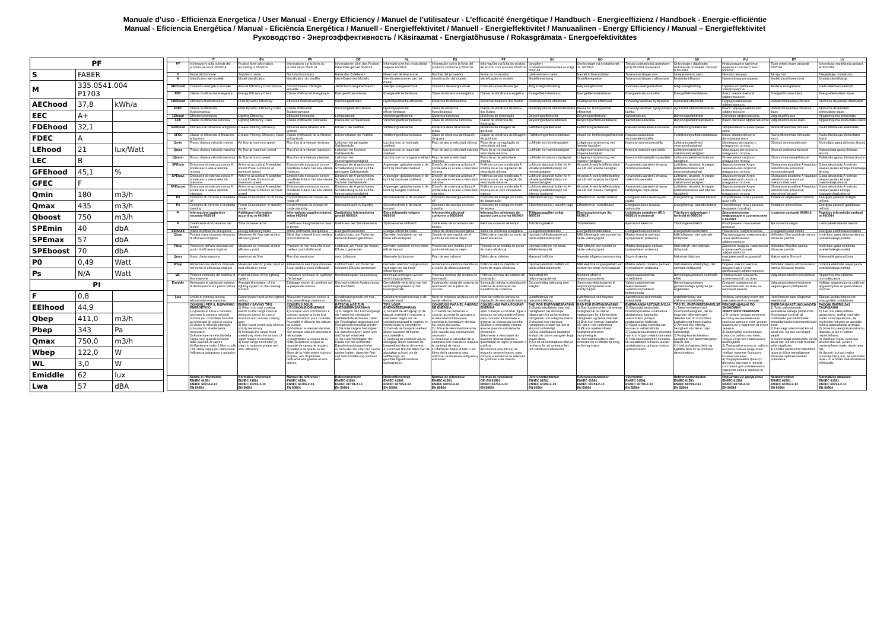Manuale d’uso - Efficienza Energetica / User Manual - Energy Efficiency / Manuel de l’utilisateur - L’efficacité énergétique / Handbuch - Energieeffizienz / Handboek - Energie-efficiëntie
Manual - Eficiencia Energética / Manual - Eficiência Energética / Manuell - Energieffektivitet / Manuell - Energieffektivitet / Manuaalinen - Energy Efficiency / Manual – Energieffektivitet
Руководство - Энергоэффективность / Käsiraamat - Energiatõhususe / Rokasgrāmata - Energoefektivitātes
| PF | | |
| --- | --- | --- |
| S | FABER | |
| M | 335.0541.004 P1703 | |
| AEChood | 37,8 | kWh/a |
| EEC | A+ | |
| FDEhood | 32,1 | |
| FDEC | A | |
| LEhood | 21 | lux/Watt |
| LEC | B | |
| GFEhood | 45,1 | % |
| GFEC | F | |
| Qmin | 180 | m3/h |
| Qmax | 435 | m3/h |
| Qboost | 750 | m3/h |
| SPEmin | 40 | dbA |
| SPEmax | 57 | dbA |
| SPEboost | 70 | dbA |
| P0 | 0,49 | Watt |
| Ps | N/A | Watt |
| PI | | |
| F | 0,8 | |
| EEIhood | 44,9 | |
| Qbep | 411,0 | m3/h |
| Pbep | 343 | Pa |
| Qmax | 750,0 | m3/h |
| Wbep | 122,0 | W |
| WL | 3,0 | W |
| Emiddle | 62 | lux |
| Lwa | 57 | dBA |
| | IT | EN | FR | DE | NL | ES | PT | SV | NO | FI | DK | RU | ET | LV |
| --- | --- | --- | --- | --- | --- | --- | --- | --- | --- | --- | --- | --- | --- | --- |
| PF | Informazioni sulla scheda del prodotto secondo 65/2014 | Product fiche information, according to 65/2014 | Informations sur la fiche du produit selon 65/2014 | Informationen über das Produkt-Datenblatt gemäß 65/2014 | Informatie over het productblad volgens 65/2014 | Información sobre la ficha del producto conforme a 65/2014 | Informações na ficha do produto de acordo com a norma 65/2014 | Uppgifter i produktinformationsblad et enligt 65/2014 | Opplysninger på produktkortet iht. 65/2014 | Tietoja tuotetiedoista asetuksen (EU) 65/2014 mukaisesti | Oplysninger i databladet vedrørende produktet i henhold til 65/2014 | Информация в карточке изделия в соответствии с 65/2014 | Toote etiketi teave vastavalt 65/2014 | Informācija marķējumā saskaņā ar 65/2014 |
| S | Nome del fornitore | Supplier's name | Nom du fournisseur | Name des Zulieferers | Naam van de leverancier | Nombre del proveedor | Nome do fornecedor | Leverantörens namn | Navnet til leverandøren | Tavarantoimittajan nimi | Leverandørens navn | Имя поставщика | Tarnija nimi | Piegādātāja nosaukums |
| M | Identificativo del modello | Model identification | Identification du modèle | Ident-Daten des Modells | Identificatienummer van het model | Identificación del modelo | Identificação do modelo | Modellbeteckning | Modellbetegnelse | Tavarantoimittajan mallitunniste | Modelidentifikation | Идентификация модели | Mudeli identifitseerimine | Modeļa identifikācija |
| AEChood | Consumo energetico annuale | Annual Efficiency Consumption | Consommation d'énergie annuelle | Jährlicher Energieverbrauch | Jaarlijks energieverbruik | Consumo de energía anual | Consumo anual de energia | Årlig energiförbrukning | Årlig energiforbruk | Vuotuinen energiankulutus | Årligt energiforbrug | Годовое потребление электроэнергии | Aastane energiatarve | Gada efektīvais patēriņš |
| EEC | Classe di efficienza energetica | Energy Efficiency Class | Classe d'efficacité énergétique | Energieeffizienzklasse | Energie-efficiëntieklasse | Clase de eficiencia energética | Classe de eficiência energética | Energieffektivitetsklass | Energieffektivitetsklasse | Energiatehokkuusluokka | Energieffektivitetsklasse | Класс энергетической эффективности | Energiatõhususe klass | Energoefektivitātes klase |
| FDEhood | Efficienza fluidodinamica | Fluid Dynamic Efficiency | Efficacité fluidodynamique | Strömungseffizienz | Hydrodynamische efficiëntie | Eficiencia fluidodinámica | Eficiência dinâmica dos fluidos | Flödesdynamisk effektivitet | Fluiddynamisk effektivitet | Virtausdynaaminen hyötysuhde | Hydraulisk effektivitet | Гидродинамическая эффективность | Vedelikudünaamika tõhusus | Šķidruma dinamiskā efektivitāte |
| FDEC | Classe di efficienza fluidodinamica | Fluid Dynamic Efficiency Class | Classe d'efficacité fluidodynamique | Strömungseffizienzklasse | Hydrodynamische efficiëntieklasse | Clase de eficiencia fluidodinámica | Classe de eficiência dinâmica dos fluidos | Flödesdynamisk effektivitetsklass | Klasse for fluiddynamisk effektivitet | Virtausdynaamisen hyötysuhteen luokka | Hydraulisk effektivitetsklasse | Класс гидродинамической эффективности | Vedelikudünaamika tõhususe klass | Šķidruma dinamiskās efektivitātes klase |
| LEhood | Efficienza luminosa | Lighting Efficiency | Efficacité lumineuse | Lichtausbeute | Verlichtingsefficiëntie | Eficiencia luminosa | Eficiência de iluminação | Belysningseffektivitet | Belysningseffektivitet | Valotehokkuus | Belysningseffektivitet | Световая эффективность | Valgustustõhusus | Apgaismojuma efektivitāte |
| LEC | Classe di efficienza luminosa | Lighting Efficiency Class | Classe d'efficacité lumineuse | Klasse der Lichtausbeute | Verlichtingsefficiëntieklasse | Clase de eficiencia luminosa | Classe de eficiência de iluminação | Belysningseffektivitetsklass | Belysningseffektivitetsklasse | Valotehokkuusluokka | Belysningseffektivitetsklasse | Класс световой эффективности | Valgustustõhususe klass | Apgaismojuma efektivitātes klase |
| GFEhood | Efficienza di filtrazione antigrasso | Grease Filtering Efficiency | Efficacité de la filtration anti-graisse | Effizienz der Fettfilter | Vetfilteringsefficiëntie | Eficiencia de la filtración de grasa | Eficiência de filtragem de gorduras | Fettfiltreringseffektivitet | Fettfiltreringseffektivitet | Rasvansuodatuksen erotusaste | Fedtfiltreringseffektivitet | Эффективность фильтрации жира | Rasva filtreerimise tõhusus | Tauku filtrēšanas efektivitāte |
| GFEC | Classe di efficienza di filtrazione antigrasso | Grease Filtering Efficiency Class | Classe d'efficacité de la filtration anti-graisse | Effizienzklasse der Fettfilter | Vetfilteringsefficiëntieklasse | Clase de eficiencia de filtración de grasa | Classe de eficiência de filtragem de gorduras | Fettfiltreringseffektivitetsklass | Klasse for fettfiltreringseffektivitet | Rasvansuodatuksen erotusasteen luokka | Fedtfiltreringseffektivitetsklasse | Класс эффективности фильтрации жира | Rasva filtreerimise tõhususe klass | Tauku filtrēšanas efektivitātes klase |
| Qmin | Flusso d'aria a velocità minima | Air flow at minimum speed | Flux d'air à la vitesse minimum | Luftstrom bei geringster Gebläsestufe | Luchtstroom op minimale snelheid | Flujo de aire a velocidad mínima | Fluxo de ar na regulação de velocidade mínima | Luftflöde vid minimihastighet | Luftgjennomstrømming ved laveste hastighet | Ilmavirta miniminopeudella | Luftstrømsværdi ved minimumshastighed | Минимальная скорость воздушного потока | Õhuvool miinimumkiirusel | Minimālais gaisa plūsmas ātrums |
| Qmax | Flusso d'aria a velocità massima | Air flow at maximum speed | Flux d'air à la vitesse maximum | Luftstrom bei höchster Gebläsestufe | Luchtstroom op maximale snelheid | Flujo de aire a velocidad máxima | Fluxo de ar na regulação de velocidade máxima | Luftflöde vid maximihastighet | Luftgjennomstrømming ved høyeste hastighet | Ilmavirta maksiminopeudella | Luftstrømsværdi ved maksimumshastighed | Максимальная скорость воздушного потока | Õhuvool maksimumkiirusel | Maksimālais gaisa plūsmas ātrums |
| Qboost | Flusso d'aria a velocità intensiva | Air flow at boost speed | Flux d'air à la vitesse intensive | Luftstrom bei Intensivgeschwindigkeit | Luchtstroom op hoogste snelheid | Flujo de aire a velocidad intensiva | Fluxo de ar de velocidade intensa | Luftflöde vid intensiv hastighet | Luftgjennomstrømming ved intensiv hastighet | Ilmavirta kiihdytetyllä nopeudella | Luftstrømsværdi ved intensiv hastighed | Интенсивная скорость воздушного потока | Õhuvool intensiivsel kiirusel | Palielināts gaisa plūsmas ātrums |
| SPEmin | Emissione di potenza sonora A ponderata in aria a velocità minima | Airborne acoustical A-weighted sound Power Emission at minimum speed | Émission de puissance sonore pondérée A dans l'air à la vitesse minimum | Emission der A-gewichteten Schallleistung in der Luft bei geringster Gebläsestufe | A-gewogen geluidsemissie in de lucht bij minimale snelheid | Emisión de potencia acústica A ponderada en el aire a velocidad mínima | Potência sonora ponderada A emitida no ar na regulação de velocidade mínima | Luftburet akustiskt buller för A-viktade ljudeffektutsläpp vid minimihastighet | Akustisk A-veid lydeffektutslipp via luft ved laveste hastighet | A-painotettu ääniteho ilmassa miniminopeudella | Luftbåren, akustisk, A-vægtet lydeffektemission ved minimumshastighed | Звукоизлучение A при минимальной скорости воздушного потока | Õhukaudne akustiline A-kaalutud helivõimsuse emissioon miinimumkiirusel | Gaisa akustiskās A-svērtās skaņas jaudas emisija minimālajā ātrumā |
| SPEmax | Emissione di potenza sonora A ponderata in aria a velocità massima | Airborne acoustical A-weighted sound Power Emission at maximum speed | Émission de puissance sonore pondérée A dans l'air à la vitesse maximum | Emission der A-gewichteten Schallleistung in der Luft bei höchster Gebläsestufe | A-gewogen geluidsemissie in de lucht bij maximale snelheid | Emisión de potencia acústica A ponderada en el aire a velocidad máxima | Potência sonora ponderada A emitida no ar na regulação de velocidade máxima | Luftburet akustiskt buller för A-viktade ljudeffektutsläpp vid maximihastighet | Akustisk A-veid lydeffektutslipp via luft ved høyeste hastighet | A-painotettu ääniteho ilmassa maksiminopeudella | Luftbåren, akustisk, A-vægtet lydeffektemission ved maksimumshastighed | Звукоизлучение A при максимальной скорости воздушного потока | Õhukaudne akustiline A-kaalutud helivõimsuse emissioon maksimumkiirusel | Gaisa akustiskās A-svērtās skaņas jaudas emisija maksimālajā ātrumā |
| SPEboost | Emissione di potenza sonora A ponderata in aria a velocità intensiva | Airborne acoustical A-weighted sound Power Emission at boost speed | Émission de puissance sonore pondérée A dans l'air à la vitesse intensive | Emission der A-gewichteten Schallleistung in der Luft bei Intensivgeschwindigkeit | A-gewogen geluidsemissie in de lucht bij hoogste snelheid | Emisión de potencia acústica A ponderada en el aire a velocidad intensiva | Potência sonora ponderada A emitida no ar com velocidade intensa | Luftburet akustiskt buller för A-viktade ljudeffektutsläpp vid intensiv hastighet | Akustisk A-veid lydeffektutslipp via luft ved intensiv hastighet | A-painotettu ääniteho ilmassa kiihdytetyllä nopeudella | Luftbåren, akustisk, A-vægtet lydeffektemission ved intensiv hastighed | Звукоизлучение A при интенсивной скорости воздушного потока | Õhukaudne akustiline A-kaalutud helivõimsuse emissioon intensiivsel kiirusel | Gaisa akustiskās A-svērtās skaņas jaudas emisija paaugstinātajā ātrumā |
| P0 | Consumo di corrente in modalità off | Power Consumption in off mode | Consommation de courant en mode off | Stromverbrauch in Off | Stroomverbruik in de uit-stand | Consumo de energía en modo off | Consumo de energia no modo de desativação | Effektförbrukning i frånläge | Effektforbruk i avslått tilstand | Energiankulutus tavassa pois päältä | Energiforbrug i slukket tilstand | Потребление тока в режиме выкл (off) | Toitetarve väljalülitatud režiimis | Enerģijas patēriņš izslēgtā režīmā |
| Ps | Consumo di corrente in modalità standby | Power Consumption in standby mode | Consommation de courant en mode stand-by | Stromverbrauch in Standby | Stroomverbruik in de stand-bystand | Consumo de energía en modo standby | Consumo de energia no modo de espera | Effektförbrukning i standby-läge | Effektforbruk i hviletilstand | Energiankulutus tavassa valmiustila | Energiforbrug i standbytilstand | Потребление тока в режиме ожидания (standby) | Toitetarve ooterežiimis | Enerģijas patēriņš gaidīšanas režīmā |
| PI | Informazioni aggiuntive secondo 66/2014 | Additional information according to 66/2014 | Informations supplémentaires selon 66/2014 | Zusätzliche Informationen gemäß 66/2014 | Extra informatie volgens 66/2014 | Información adicional conforme a 66/20144 | Informações adicionais de acordo com a norma 66/2014 | Tilläggsuppgifter enligt 66/2014 | Ekstraopplysninger iht. 66/2014 | Lisätietoja asetuksen (EU) 66/2014 mukaisesti | Yderligere oplysninger i henhold til 66/2014 | Дополнительная информация в соответствии с 66/2014 | Lisateave vastavalt 66/2014 | Papildus informācija saskaņā ar 66/2014 |
| F | Coefficiente di incremento del tempo | Time increase factor | Coefficient d'augmentation dans le temps | Koeffizient des Zeitinkrements | Tijdstoenamecoëfficiënt | Coeficiente de incremento del tiempo | Fator de aumento de tempo | Tidsökningsfaktor | Tidsøkefaktor | Ajan korotuskerroin | Tidsforøgelsesfaktor | Коэффициент повышения времени | Aja suurendustegur | Laika palielināšanās faktors |
| EEIhood | Indice di efficienza energetica | Energy Efficiency Index | Indice d'efficacité énergétique | Energieeffizienzindex | Energie-efficiëntie-index | Índice de eficiencia energética | Índice de eficiência energética | Energieffektivitetsindex | Energieffektivitetsindeks | Energiatehokkuusindeksi | Energieffektivitetsindeks | Показатель энергетической | Energiatõhususe indeks | Enerģijas efektivitātes indekss |
| Qbep | Portata d'aria misurata nel punto di efficienza migliore | Measured Air flow rate at best efficiency point | Débit d'air mesuré à son meilleur point d'efficacité | Luftdurchsatz, am Punkt der besten Effizienz gemessen | Gemeten luchtdebiet op het beste-efficiëntiepunt | Caudal de aire medido en el punto de eficiencia mejor | Débito de ar medido no ponto de maior eficiência | Uppmätt luftflödesvärde vid bästa effektivitetspunkt | Målt luftmengde ved punktet for beste virkningsgrad | Mitattu ilmavirta parhaan hyötysuhteen pisteessä | Målt luftstrøm i det optimale driftspunkt | Расход воздуха, измеренный в точке наибольшей эффективности | Mõõdetud õhu vooluhulk parima tõhususe punktis | Izmērītais gaisa plūsmas ātrums visefektīvākajā punktā |
| Pbep | Pressione dell'aria misurata nel punto di efficienza migliore | Measured air pressure at best efficiency point | Pression de l'air mesurée à son meilleur point d'efficacité | Luftdruck, am Punkt der besten Effizienz gemessen | Gemeten luchtdruk op het beste-efficiëntiepunt | Presión de aire medido en el punto de eficiencia mejor | Pressão de ar medida no ponto de maior eficiência | Uppmätt lufttryck vid bästa effektivitetspunkt | Målt lufttrykk ved punktet for beste virkningsgrad | Mitattu ilmanpaine parhaan hyötysuhteen pisteessä | Målt lufttryk i det optimale driftspunkt | Давление воздуха, измеренное в точке наибольшей эффективности | Mõõdetud õhurõhk parima tõhususe punktis | Izmērītais gaisa spiediens visefektīvākajā punktā |
| Qmax | flusso d'aria massimo | maximum air flow | Flux d'air maximum | max. Luftstrom | Maximale luchtstroom | Flujo de aire máximo | Débito de ar máximo | Maximalt luftflöde | Høyeste luftgjennomstrømming | Suurin ilmavirta | Maksimal luftstrøm | максимальный воздушный поток | Maksimaalne õhuvool | Maksimālā gaisa plūsma |
| Wbep | Alimentazione elettrica misurata nel punto di efficienza migliore | Measured electric power input at best efficiency point | Alimentation électrique mesurée à son meilleur point d'efficacité | Luftdurchsatz, am Punkt der höchsten Effizienz gemessen | Gemeten elektrisch opgenomen vermogen op het beste-efficiëntiepunt | Alimentación eléctrica medida en el punto de eficiencia mejor | Potência elétrica medida no ponto de maior eficiência | Uppmätt elektrisk ineffekt vid bästa effektivitetspunkt | Målt elektrisk inngangseffekt ved punktet for beste virkningsgrad | Mitattu sähkön ottoteho parhaan hyötysuhteen pisteessä | Målt elektrisk effektoptag i det optimale driftspunkt | Подача электроэнергии, измеренная в точке наибольшей эффективности | Mõõdetud elektri võimsussisend parima tõhususe punktis | Izmērītā elektriskā ieejas jauda visefektīvākajā punktā |
| WL | Potenza nominale del sistema di illuminazione | Nominal power of the lighting system | Puissance nominale du système d'éclairage | Nennleistung der Beleuchtung | Nominaal vermogen van het verlichtingssysteem | Potencia nominal del sistema de iluminación | Potência nominal do sistema de iluminação | Märkeffekt för belysningssystemet | Nominell effekt til belysningssystemet | Valaistusjärjestelmän nimellisteho | Belysningssystemets nominelle effekt | Номинальная мощность осветительной системы | Valgustussüsteemi nimivõimsus | Apgaismojuma sistēmas nominālā jauda |
| Emiddle | Illuminazione media del sistema di illuminazione sul piano cottura | Average illumination of the lighting system on the cooking surface | Éclairage moyen du système sur la plaque de cuisson | Durchschnittliche Ausleuchtung des Kochfelds | Gemiddelde verlichting van het verlichtingssysteem op het kookoppervlak | Iluminación media del sistema de iluminación en el plano de cocción | Iluminação média produzida pelo sistema de iluminação na superfície de cozedura | Genomsnittlig belysning över kokytan | Gjennomsnittlig lysstyrke til belysningssystemet over komfyrtoppen | Valaistusjärjestelmän keskimääräinen valaistusvoimakkuus keittopinnalla | Belysningssystemets gennemsnitlige lysstyrke på kogefladen | Средняя освещенность осветительной системы на варочной панели | Valgustussüsteemi keskmine valgustugevus pliidiplaadil | Vidējais apgaismojuma sistēmas apgaismojums uz gatavošanas virsmas |
| Lwa | Livello di potenza sonora all'impostazione massima | Sound power level at the highest setting | Niveau de puissance sonore à son paramétrage maximum | Schallleistungsstufe bei max. Einstellung | Geluidsvermogensniveau in de hoogste stand | Nivel de potencia acústica con el ajuste máximo | Nível de potência sonora na regulação de velocidade máxima | Ljudeffektnivå vid maximiinställning | Lydeffektnivå ved høyeste innstilling | Äänitehotaso suurimmalla asetuksella | Lydeffektniveau ved maksimumsindstilling | Уровень звукоизлучения при максимальной установке | Helivõimsuse tase kõrgeimal seadistusel | Skaņas jaudas līmenis pie visaugstākā uzstādījuma |
| | CONSIGLI PER IL RISPARMIO ENERGETICO 1) Quando si inizia a cucinare, azionare la cappa a velocità minima per controllare l'umidità ed eliminare gli odori di cucina 2) Usare la velocità intensiva solo quando strettamente necessario 3) Aumentare la velocità della cappa solo quando richiesto dalla quantità di vapore 4) Mantenere pulito il filtro o puliti i filtri della cappa per ottimizzare l'efficienza antigrasso e antiodori. | ENERGY SAVING TIPS 1) When you start cooking, switch on the range hood at minimum speed, to control moisture and remove cooking odor 2) Use boost speed only when is strictly necessary 3) Increase the range hood speed only when the amount of vapor makes it necessary 4) Keep range hood filter (s) clean to optimize grease and odor efficiency . | CONSEILS POUR L'ÉCONOMIE D'ÉNERGIE 1) Lorsque vous commencez à cuisiner, activez la hotte à la vitesse minimum pour contrôler l'humidité et éliminer les odeurs de cuisine. 2) N'utilisez la vitesse intensive que lorsque cela est strictement nécessaire. 3) Augmentez la vitesse de la hotte seulement lorsque la quantité de vapeur le requiert. 4) Veillez à ce que le ou les filtres de la hotte soient toujours propres, afin d'optimiser l'efficacité anti-graisse et anti-odeurs. | RATSCHLÄGE ZUR ENERGIEEINSPARUNG 1) Zu Beginn des Kochvorgangs die Haube bei niedrigster Gebläsestufe aktivieren, damit die Feuchtigkeit abgesaugt und Kochgerüche beseitigt werden 2) Die Intensivgeschwindigkeit nur dann benutzen, wenn sich viel Dampf entwickelt. 3) Die Geschwindigkeit der Haube nur bei vermehrter Dampfentwicklung erhöhen 4) Den oder die Filter der Haube sauber halten, damit die Fett- und Geruchsfilterung optimiert wird. | TIPS VOOR ENERGIEBESPARING 1) Schakel de afzuigkap op de laagste snelheid in wanneer u met koken begint om de vochtigheidsgraad te regelen en kookluchtjes te verwijderen 2) Gebruik de hoogste snelheid alleen wanneer dit beslist noodzakelijk is 3) Verhoog de snelheid van de afzuigkap alleen wanneer de hoeveelheid damp dit vereist 4) Houd het filter/de filters van de afzuigkap schoon om de vetfilterings- en geurfilteringsefficiëntie te optimaliseren. | CONSEJOS PARA EL AHORRO DE ENERGÍA 1) Cuando se comienza a cocinar, accionar la campana a la velocidad mínima para controlar la humedad y eliminar los olores de cocina 2) Utilizar la velocidad intensiva sólo cuando sea estrictamente necesario 3) Aumentar la velocidad de la campana sólo cuando lo requiera la cantidad de vapor 4) Mantener limpio el filtro o los filtros de la campana para optimizar la eficiencia antigrasa y antiolores | CONSELHOS PARA POUPAR ENERGIA 1)Ao começar a cozinhar, ligue o exaustor na velocidade mínima, para controlar a humidade e eliminar os cheiros da cozinha 2)Utilize a velocidade intensa apenas quando estritamente necessário 3)Aumente a velocidade do exaustor apenas quando a quantidade de vapor produzido o justificar 4)Conserve o(s) filtro(s) do exaustor sempre limpos, para otimizar a eficiência de retenção de gorduras e de cheiros | RÅD FÖR ENERGIBESPARING 1) Starta köksfläkten med min. hastigheten när du börjar tillagningen för att kontrollera fuktigheten och avlägsna matos. 2) Använd den intensiva hastigheten endast när det är absolut nödvändigt. 3) Öka köksfläktens hastighet endast när större mängder ånga kräver detta. 4) Se till att köksfläktens filter är rent/rena för att optimera fett- och luktfiltrens effektivitet. | RÅD FOR ENERGISPARING 1) Start kjøkkenviften på laveste hastighet når du starter matlagingen for å kontrollere fuktigheten og fjerne matosen. 2) Bruk kun intensiv hastighet når det er helt nødvendig 3) Øk kun kjøkkenviftens hastighet ved store dampmengde. 4) Hold kjøkkenviftens filter rent/rene for et effektiv fjerning av fett og matos. | ENERGIANSÄÄSTÖNEUVOJA 1) Käynnistä liesituuletin miniminopeudella ruoanlaittoa aloittaessasi kosteuden valvomiseksi ja hajun poistamiseksi keittiöstä 2) Käytä suurta nopeutta vain kun se on välttämätöntä 3) Lisää liesituulettimen nopeutta vain kun höyryn määrä sitä vaatii 4) Pidä liesituulettimen suodatin tai suodattimet puhtaina rasvan suodatustehon ja hajun poiston optimoimiseksi | TIPS TIL ENERGIBESPARELSE 1) Tænd emhætten ved minimumshastighed, når du begynder tilberedningen. Således kan du kontrollere fugthalten og fjerne mados. 2) Anvend kun intensiv hastighed, når det er højst nødvendigt. 3) Forøg kun emhættens hastighed, når dampmængden kræver det. 4) Hold emhættens fedt- og lugtfiltre rene for at optimere deres funktion. | РЕКОМЕНДАЦИИ ПО ЭКОНОМИИ ЭНЕРГОПОТРЕБЛЕНИЯ 1) В начале готовки включите вытяжку на минимальной скорости для контроля уровня влажности и удаления из кухни запахов 2) Включайте интенсивную скорость работы вытяжки, только когда это совершенно необходимо 3) Повышайте скорость работы вытяжки, только когда этого требует наличие большого количества пара 4) Поддерживайте фильтр / фильтры вытяжки в чистом состоянии для оптимального удаления жира и запахов от готовки. | ENERGIASÄÄSTUNÕUANDED 1) Toidu valmistamise alustamisel lülitage pliidikummi õhuniiskuse kontrolli all hoidmiseks ja toidulõhnade eemaldamiseks miinimumkiirusel sisse 2) Kasutage intensiivset kiirust ainult siis, kui see on rangelt vajalik 3) Suurendage pliidikummi kiirust ainult siis, kui auru hulk muudab selle vajalikuks 4) Hoidke pliidikummi filter/filtrid rasva ja lõhna eemaldamise tõhususe optimeerimiseks puhastena. | PADOMI ENERĢIJAS TAUPĪŠANAI 1) Kad Jūs sākat ēdiena gatavošanu, ieslēgt minimālo tvaiku nosūcēja ātrumu, lai kontrolētu mitrumu un aizvāktu ēdiena gatavošanas aromātu. 2) Izmantot paaugstinātu ātrumu tikai tad, ja tas ir noteikti nepieciešams. 3) Palielināt tvaiku nosūcēja ātrumu tikai tad, ja tas ir nepieciešams tvaiku daudzuma dēļ. 4) Uzturēt tīru(-us) tvaiku nosūcēja filtru(-us), lai optimizētu tauku un aromātu neitralizēšanas efektivitāti. |
| | Norme di riferimento: EN/IEC 61591 EN/IEC 60704-2-13 EN 50564 | Normative references: EN/IEC 61591 EN/IEC 60704-2-13 EN 50564 | Normes de référence : EN/IEC 61591 EN/IEC 60704-2-13 EN 50564 | Referenznormen: EN/IEC 61591 EN/IEC 60704-2-13 EN 50564 | Referentienormen EN/IEC 61591 EN/IEC 60704-2-13 EN 50564 | Normas de referencia: EN/IEC 61591 EN/IEC 60704-2-13 EN 50564 | Normas de referência: CEI EN 61591 EN/IEC 60704-2-13 EN 50564 | Referensstandarder: EN/IEC 61591 EN/IEC 60704-2-13 EN 50564 | Referansestandarder: EN/IEC 61591 EN/IEC 60704-2-13 EN 50564 | Viitenormit: EN/IEC 61591 EN/IEC 60704-2-13 EN 50564 | Referencestandarder: EN/IEC 61591 EN/IEC 60704-2-13 EN 50564 | Нормативные документы: EN/IEC 61591 EN/IEC 60704-2-13 EN 50564 | Normatiivviited: EN/IEC 61591 EN/IEC 60704-2-13 EN 50564 | Normatīvās atsauces: EN/IEC 61591 EN/IEC 60704-2-13 EN 50564 |